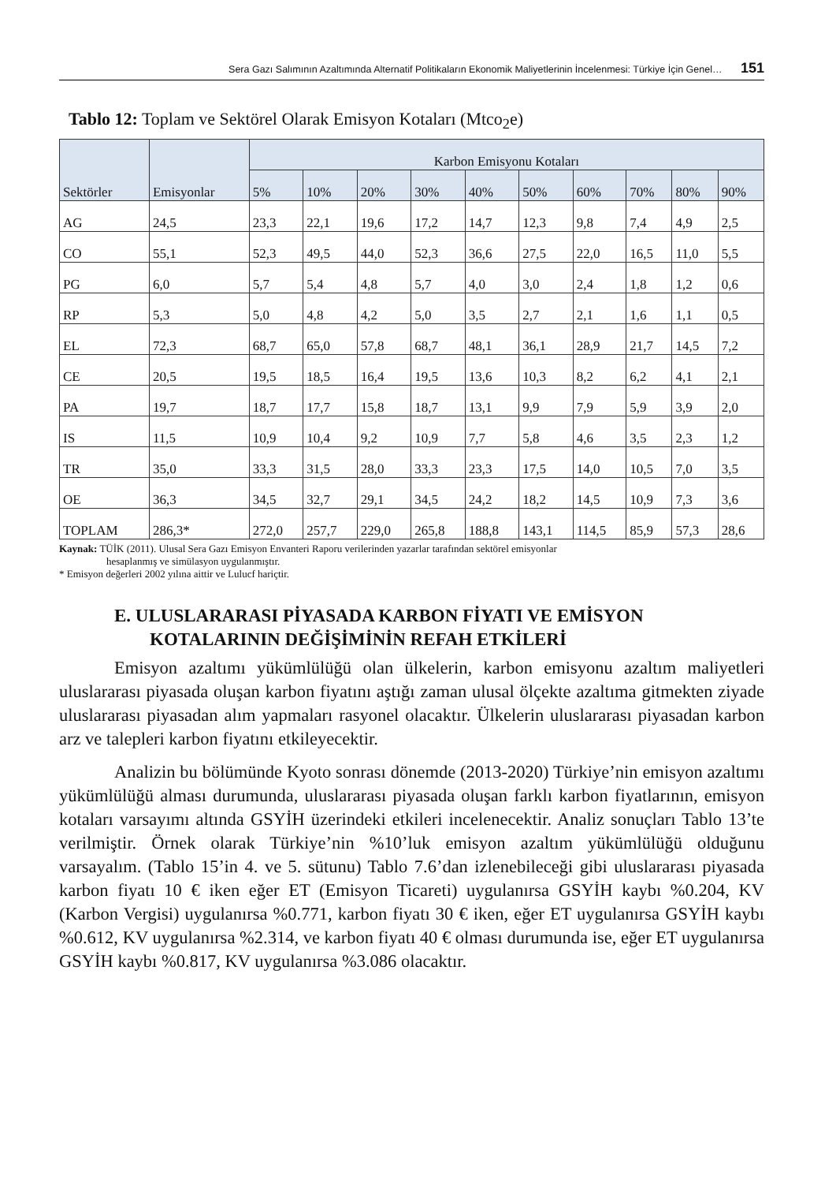Sera Gazı Salımının Azaltımında Alternatif Politikaların Ekonomik Maliyetlerinin İncelenmesi: Türkiye İçin Genel… 151
Tablo 12: Toplam ve Sektörel Olarak Emisyon Kotaları (Mtco<sub>2</sub>e)
| Sektörler | Emisyonlar | Karbon Emisyonu Kotaları | | | | | | | | | |
| --- | --- | --- | --- | --- | --- | --- | --- | --- | --- | --- | --- |
| | | 5% | 10% | 20% | 30% | 40% | 50% | 60% | 70% | 80% | 90% |
| AG | 24,5 | 23,3 | 22,1 | 19,6 | 17,2 | 14,7 | 12,3 | 9,8 | 7,4 | 4,9 | 2,5 |
| CO | 55,1 | 52,3 | 49,5 | 44,0 | 52,3 | 36,6 | 27,5 | 22,0 | 16,5 | 11,0 | 5,5 |
| PG | 6,0 | 5,7 | 5,4 | 4,8 | 5,7 | 4,0 | 3,0 | 2,4 | 1,8 | 1,2 | 0,6 |
| RP | 5,3 | 5,0 | 4,8 | 4,2 | 5,0 | 3,5 | 2,7 | 2,1 | 1,6 | 1,1 | 0,5 |
| EL | 72,3 | 68,7 | 65,0 | 57,8 | 68,7 | 48,1 | 36,1 | 28,9 | 21,7 | 14,5 | 7,2 |
| CE | 20,5 | 19,5 | 18,5 | 16,4 | 19,5 | 13,6 | 10,3 | 8,2 | 6,2 | 4,1 | 2,1 |
| PA | 19,7 | 18,7 | 17,7 | 15,8 | 18,7 | 13,1 | 9,9 | 7,9 | 5,9 | 3,9 | 2,0 |
| IS | 11,5 | 10,9 | 10,4 | 9,2 | 10,9 | 7,7 | 5,8 | 4,6 | 3,5 | 2,3 | 1,2 |
| TR | 35,0 | 33,3 | 31,5 | 28,0 | 33,3 | 23,3 | 17,5 | 14,0 | 10,5 | 7,0 | 3,5 |
| OE | 36,3 | 34,5 | 32,7 | 29,1 | 34,5 | 24,2 | 18,2 | 14,5 | 10,9 | 7,3 | 3,6 |
| TOPLAM | 286,3* | 272,0 | 257,7 | 229,0 | 265,8 | 188,8 | 143,1 | 114,5 | 85,9 | 57,3 | 28,6 |
Kaynak: TÜİK (2011). Ulusal Sera Gazı Emisyon Envanteri Raporu verilerinden yazarlar tarafından sektörel emisyonlar
hesaplanmış ve simülasyon uygulanmıştır.
* Emisyon değerleri 2002 yılına aittir ve Lulucf hariçtir.
E. ULUSLARARASI PİYASADA KARBON FİYATI VE EMİSYON
KOTALARININ DEĞİŞİMİNİN REFAH ETKİLERİ
Emisyon azaltımı yükümlülüğü olan ülkelerin, karbon emisyonu azaltım maliyetleri uluslararası piyasada oluşan karbon fiyatını aştığı zaman ulusal ölçekte azaltıma gitmekten ziyade uluslararası piyasadan alım yapmaları rasyonel olacaktır. Ülkelerin uluslararası piyasadan karbon arz ve talepleri karbon fiyatını etkileyecektir.
Analizin bu bölümünde Kyoto sonrası dönemde (2013-2020) Türkiye’nin emisyon azaltımı yükümlülüğü alması durumunda, uluslararası piyasada oluşan farklı karbon fiyatlarının, emisyon kotaları varsayımı altında GSYİH üzerindeki etkileri incelenecektir. Analiz sonuçları Tablo 13’te verilmiştir. Örnek olarak Türkiye’nin %10’luk emisyon azaltım yükümlülüğü olduğunu varsayalım. (Tablo 15’in 4. ve 5. sütunu) Tablo 7.6’dan izlenebileceği gibi uluslararası piyasada karbon fiyatı 10 € iken eğer ET (Emisyon Ticareti) uygulanırsa GSYİH kaybı %0.204, KV (Karbon Vergisi) uygulanırsa %0.771, karbon fiyatı 30 € iken, eğer ET uygulanırsa GSYİH kaybı %0.612, KV uygulanırsa %2.314, ve karbon fiyatı 40 € olması durumunda ise, eğer ET uygulanırsa GSYİH kaybı %0.817, KV uygulanırsa %3.086 olacaktır.